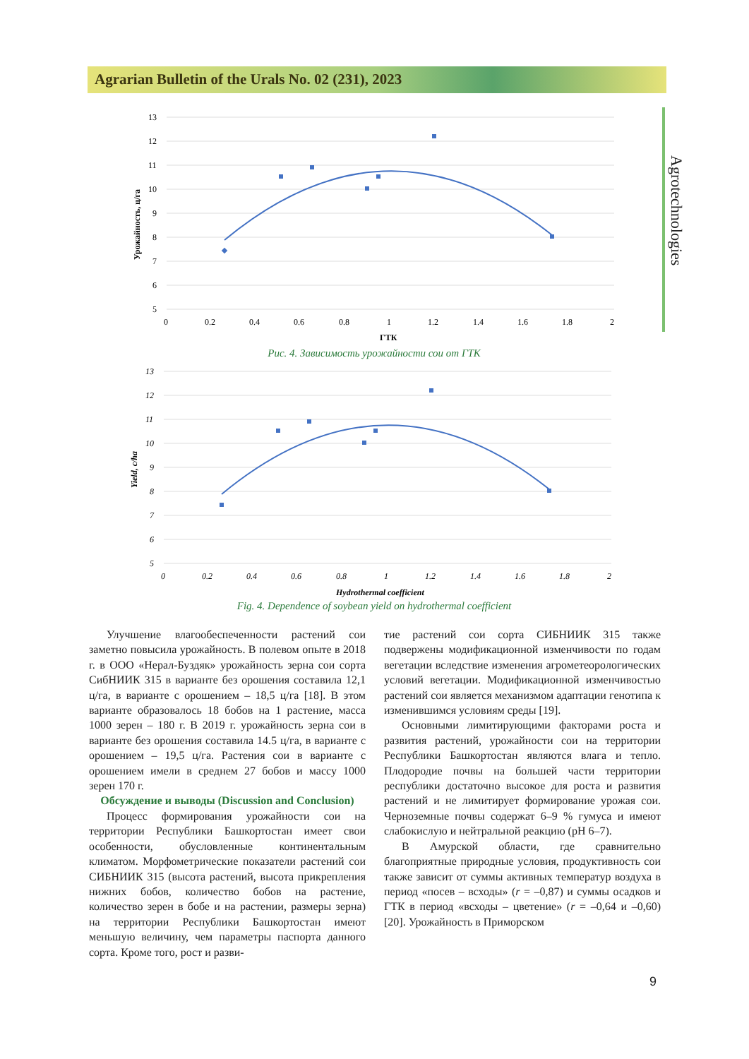Agrarian Bulletin of the Urals No. 02 (231), 2023
Agrotechnologies
13
12
11
10
9
8
7
6
5
0
0.2
0.4
0.6
0.8
1
1.2
1.4
1.6
1.8
2
ГТК
Урожайность, ц/га
Рис. 4. Зависимость урожайности сои от ГТК
13
12
11
10
9
8
7
6
5
0
0.2
0.4
0.6
0.8
1
1.2
1.4
1.6
1.8
2
Hydrothermal coefficient
Yield, c/ha
Fig. 4. Dependence of soybean yield on hydrothermal coefficient
Улучшение влагообеспеченности растений сои заметно повысила урожайность. В полевом опыте в 2018 г. в ООО «Нерал-Буздяк» урожайность зерна сои сорта СибНИИК 315 в варианте без орошения составила 12,1 ц/га, в варианте с орошением – 18,5 ц/га [18]. В этом варианте образовалось 18 бобов на 1 растение, масса 1000 зерен – 180 г. В 2019 г. урожайность зерна сои в варианте без орошения составила 14.5 ц/га, в варианте с орошением – 19,5 ц/га. Растения сои в варианте с орошением имели в среднем 27 бобов и массу 1000 зерен 170 г.
Обсуждение и выводы (Discussion and Conclusion)
Процесс формирования урожайности сои на территории Республики Башкортостан имеет свои особенности, обусловленные континентальным климатом. Морфометрические показатели растений сои СИБНИИК 315 (высота растений, высота прикрепления нижних бобов, количество бобов на растение, количество зерен в бобе и на растении, размеры зерна) на территории Республики Башкортостан имеют меньшую величину, чем параметры паспорта данного сорта. Кроме того, рост и разви-
тие растений сои сорта СИБНИИК 315 также подвержены модификационной изменчивости по годам вегетации вследствие изменения агрометеорологических условий вегетации. Модификационной изменчивостью растений сои является механизмом адаптации генотипа к изменившимся условиям среды [19].
Основными лимитирующими факторами роста и развития растений, урожайности сои на территории Республики Башкортостан являются влага и тепло. Плодородие почвы на большей части территории республики достаточно высокое для роста и развития растений и не лимитирует формирование урожая сои. Черноземные почвы содержат 6–9 % гумуса и имеют слабокислую и нейтральной реакцию (pH 6–7).
В Амурской области, где сравнительно благоприятные природные условия, продуктивность сои также зависит от суммы активных температур воздуха в период «посев – всходы» (r = –0,87) и суммы осадков и ГТК в период «всходы – цветение» (r = –0,64 и –0,60) [20]. Урожайность в Приморском
9